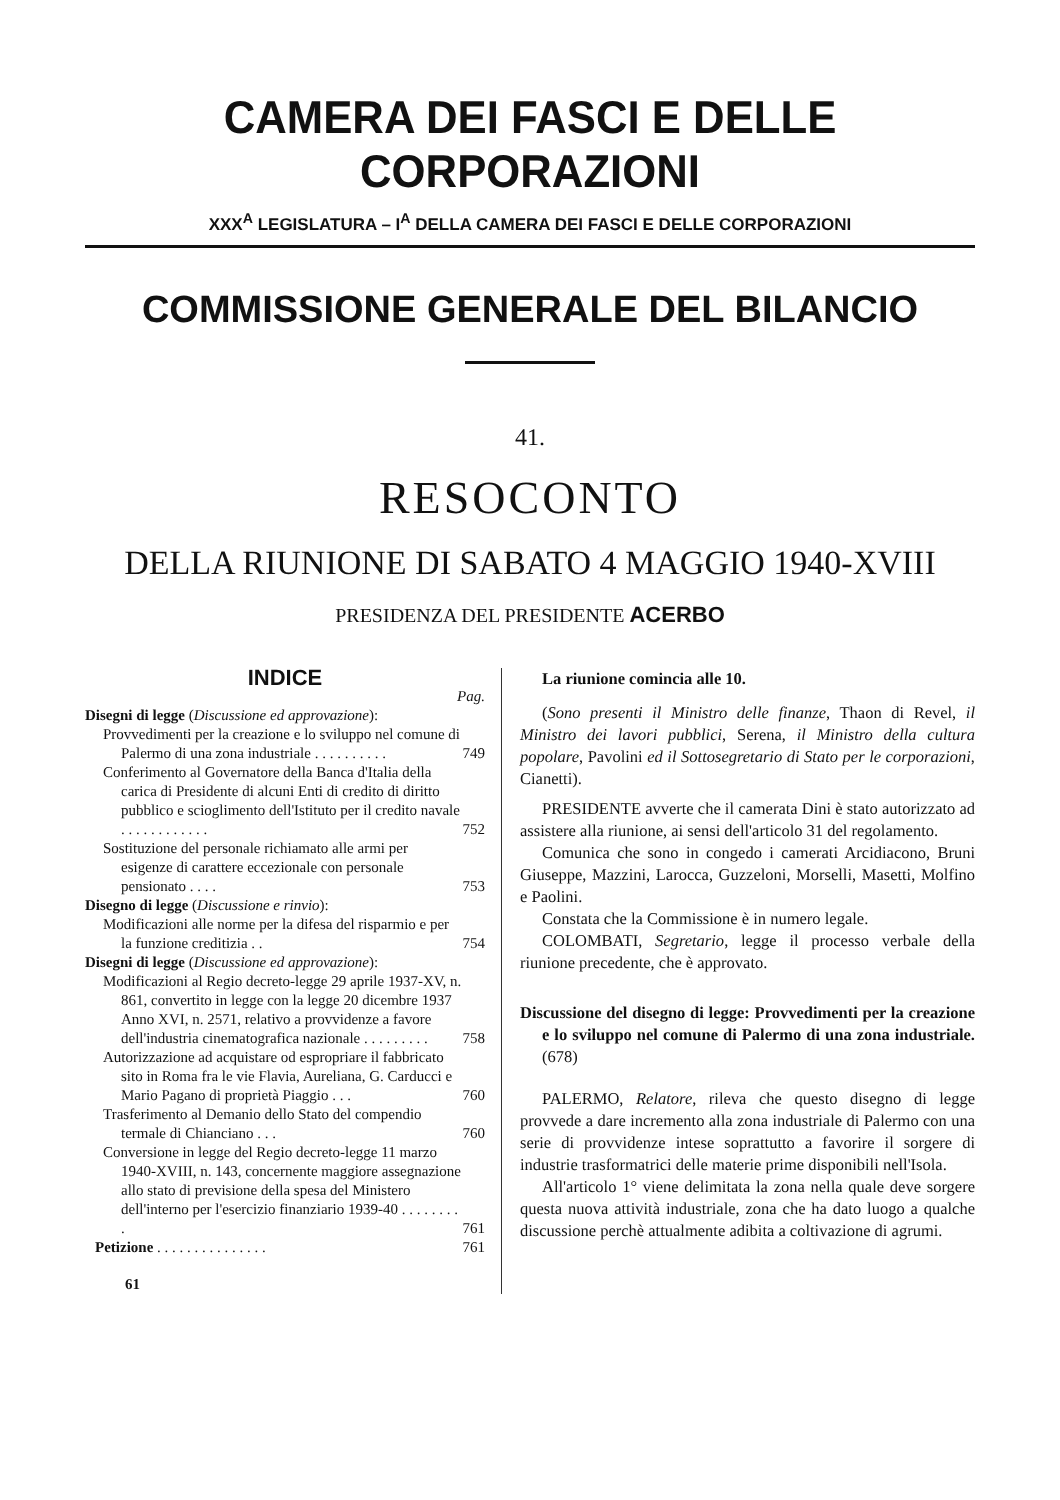CAMERA DEI FASCI E DELLE CORPORAZIONI
XXX<sup>A</sup> LEGISLATURA – I<sup>A</sup> DELLA CAMERA DEI FASCI E DELLE CORPORAZIONI
COMMISSIONE GENERALE DEL BILANCIO
41.
RESOCONTO
DELLA RIUNIONE DI SABATO 4 MAGGIO 1940-XVIII
PRESIDENZA DEL PRESIDENTE ACERBO
INDICE
Pag.
Disegni di legge (Discussione ed approvazione):
Provvedimenti per la creazione e lo sviluppo nel comune di Palermo di una zona industriale . . . . . . . . . .
749
Conferimento al Governatore della Banca d'Italia della carica di Presidente di alcuni Enti di credito di diritto pubblico e scioglimento dell'Istituto per il credito navale . . . . . . . . . . . .
752
Sostituzione del personale richiamato alle armi per esigenze di carattere eccezionale con personale pensionato . . . .
753
Disegno di legge (Discussione e rinvio):
Modificazioni alle norme per la difesa del risparmio e per la funzione creditizia . .
754
Disegni di legge (Discussione ed approvazione):
Modificazioni al Regio decreto-legge 29 aprile 1937-XV, n. 861, convertito in legge con la legge 20 dicembre 1937 Anno XVI, n. 2571, relativo a provvidenze a favore dell'industria cinematografica nazionale . . . . . . . . .
758
Autorizzazione ad acquistare od espropriare il fabbricato sito in Roma fra le vie Flavia, Aureliana, G. Carducci e Mario Pagano di proprietà Piaggio . . .
760
Trasferimento al Demanio dello Stato del compendio termale di Chianciano . . .
760
Conversione in legge del Regio decreto-legge 11 marzo 1940-XVIII, n. 143, concernente maggiore assegnazione allo stato di previsione della spesa del Ministero dell'interno per l'esercizio finanziario 1939-40 . . . . . . . . .
761
Petizione . . . . . . . . . . . . . . .
761
61
La riunione comincia alle 10.
(Sono presenti il Ministro delle finanze, Thaon di Revel, il Ministro dei lavori pubblici, Serena, il Ministro della cultura popolare, Pavolini ed il Sottosegretario di Stato per le corporazioni, Cianetti).
PRESIDENTE avverte che il camerata Dini è stato autorizzato ad assistere alla riunione, ai sensi dell'articolo 31 del regolamento.
Comunica che sono in congedo i camerati Arcidiacono, Bruni Giuseppe, Mazzini, Larocca, Guzzeloni, Morselli, Masetti, Molfino e Paolini.
Constata che la Commissione è in numero legale.
COLOMBATI, Segretario, legge il processo verbale della riunione precedente, che è approvato.
Discussione del disegno di legge: Provvedimenti per la creazione e lo sviluppo nel comune di Palermo di una zona industriale. (678)
PALERMO, Relatore, rileva che questo disegno di legge provvede a dare incremento alla zona industriale di Palermo con una serie di provvidenze intese soprattutto a favorire il sorgere di industrie trasformatrici delle materie prime disponibili nell'Isola.
All'articolo 1° viene delimitata la zona nella quale deve sorgere questa nuova attività industriale, zona che ha dato luogo a qualche discussione perchè attualmente adibita a coltivazione di agrumi.